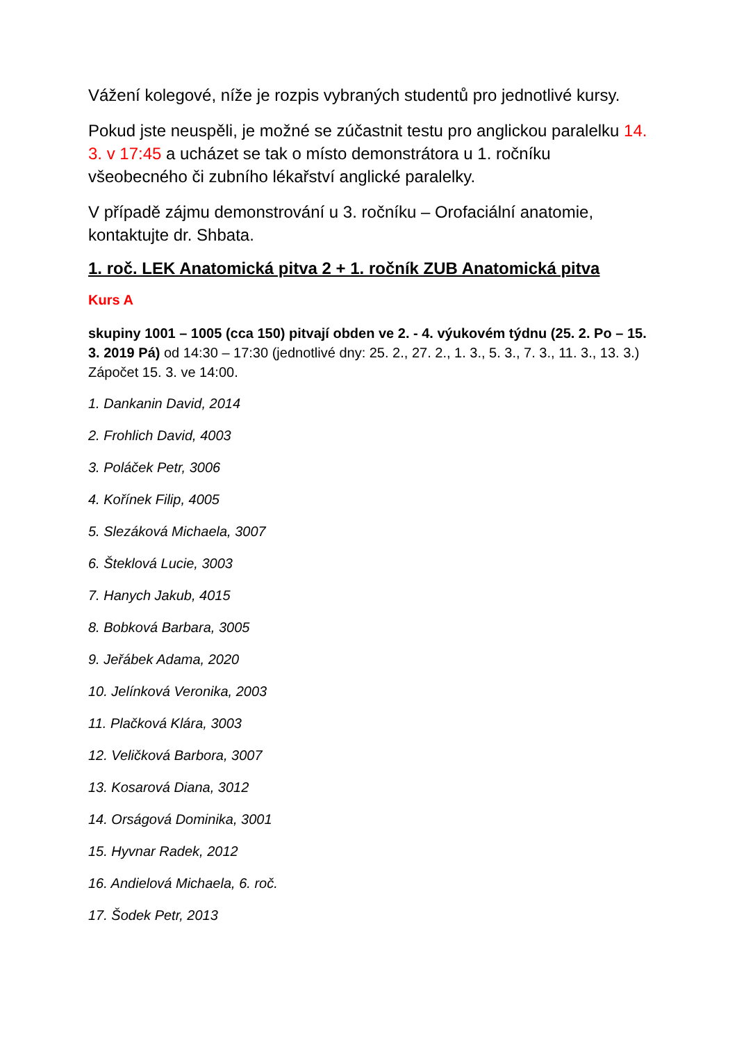Vážení kolegové, níže je rozpis vybraných studentů pro jednotlivé kursy.
Pokud jste neuspěli, je možné se zúčastnit testu pro anglickou paralelku 14. 3. v 17:45 a ucházet se tak o místo demonstrátora u 1. ročníku všeobecného či zubního lékařství anglické paralelky.
V případě zájmu demonstrování u 3. ročníku – Orofaciální anatomie, kontaktujte dr. Shbata.
1. roč. LEK Anatomická pitva 2 + 1. ročník ZUB Anatomická pitva
Kurs A
skupiny 1001 – 1005 (cca 150) pitvají obden ve 2. - 4. výukovém týdnu (25. 2. Po – 15. 3. 2019 Pá) od 14:30 – 17:30 (jednotlivé dny: 25. 2., 27. 2., 1. 3., 5. 3., 7. 3., 11. 3., 13. 3.) Zápočet 15. 3. ve 14:00.
1. Dankanin David, 2014
2. Frohlich David, 4003
3. Poláček Petr, 3006
4. Kořínek Filip, 4005
5. Slezáková Michaela, 3007
6. Šteklová Lucie, 3003
7. Hanych Jakub, 4015
8. Bobková Barbara, 3005
9. Jeřábek Adama, 2020
10. Jelínková Veronika, 2003
11. Plačková Klára, 3003
12. Veličková Barbora, 3007
13. Kosarová Diana, 3012
14. Orságová Dominika, 3001
15. Hyvnar Radek, 2012
16. Andielová Michaela, 6. roč.
17. Šodek Petr, 2013